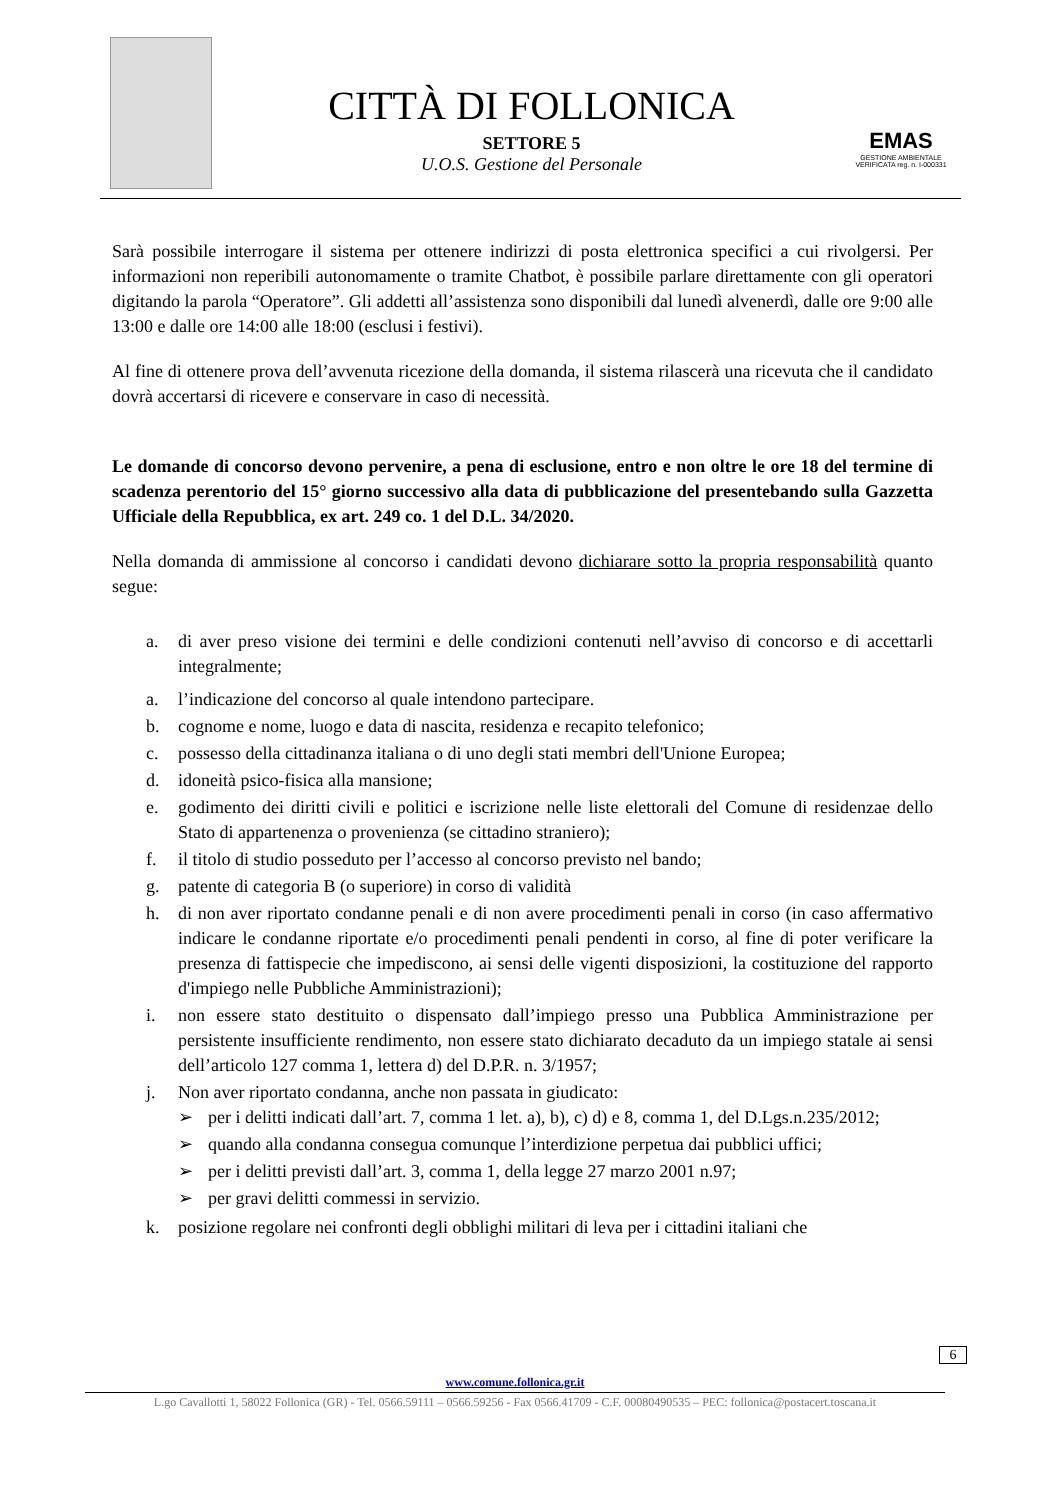CITTÀ DI FOLLONICA
SETTORE 5
U.O.S. Gestione del Personale
EMAS
GESTIONE AMBIENTALE VERIFICATA reg. n. I-000331
Sarà possibile interrogare il sistema per ottenere indirizzi di posta elettronica specifici a cui rivolgersi. Per informazioni non reperibili autonomamente o tramite Chatbot, è possibile parlare direttamente con gli operatori digitando la parola “Operatore”. Gli addetti all’assistenza sono disponibili dal lunedì alvenerdì, dalle ore 9:00 alle 13:00 e dalle ore 14:00 alle 18:00 (esclusi i festivi).
Al fine di ottenere prova dell’avvenuta ricezione della domanda, il sistema rilascerà una ricevuta che il candidato dovrà accertarsi di ricevere e conservare in caso di necessità.
Le domande di concorso devono pervenire, a pena di esclusione, entro e non oltre le ore 18 del termine di scadenza perentorio del 15° giorno successivo alla data di pubblicazione del presentebando sulla Gazzetta Ufficiale della Repubblica, ex art. 249 co. 1 del D.L. 34/2020.
Nella domanda di ammissione al concorso i candidati devono dichiarare sotto la propria responsabilità quanto segue:
a. di aver preso visione dei termini e delle condizioni contenuti nell’avviso di concorso e di accettarli integralmente;
a. l’indicazione del concorso al quale intendono partecipare.
b. cognome e nome, luogo e data di nascita, residenza e recapito telefonico;
c. possesso della cittadinanza italiana o di uno degli stati membri dell'Unione Europea;
d. idoneità psico-fisica alla mansione;
e. godimento dei diritti civili e politici e iscrizione nelle liste elettorali del Comune di residenzae dello Stato di appartenenza o provenienza (se cittadino straniero);
f. il titolo di studio posseduto per l’accesso al concorso previsto nel bando;
g. patente di categoria B (o superiore) in corso di validità
h. di non aver riportato condanne penali e di non avere procedimenti penali in corso (in caso affermativo indicare le condanne riportate e/o procedimenti penali pendenti in corso, al fine di poter verificare la presenza di fattispecie che impediscono, ai sensi delle vigenti disposizioni, la costituzione del rapporto d'impiego nelle Pubbliche Amministrazioni);
i. non essere stato destituito o dispensato dall’impiego presso una Pubblica Amministrazione per persistente insufficiente rendimento, non essere stato dichiarato decaduto da un impiego statale ai sensi dell’articolo 127 comma 1, lettera d) del D.P.R. n. 3/1957;
j. Non aver riportato condanna, anche non passata in giudicato:
➢ per i delitti indicati dall’art. 7, comma 1 let. a), b), c) d) e 8, comma 1, del D.Lgs.n.235/2012;
➢ quando alla condanna consegua comunque l’interdizione perpetua dai pubblici uffici;
➢ per i delitti previsti dall’art. 3, comma 1, della legge 27 marzo 2001 n.97;
➢ per gravi delitti commessi in servizio.
k. posizione regolare nei confronti degli obblighi militari di leva per i cittadini italiani che
6
www.comune.follonica.gr.it
L.go Cavallotti 1, 58022 Follonica (GR) - Tel. 0566.59111 – 0566.59256 - Fax 0566.41709 - C.F. 00080490535 – PEC: follonica@postacert.toscana.it